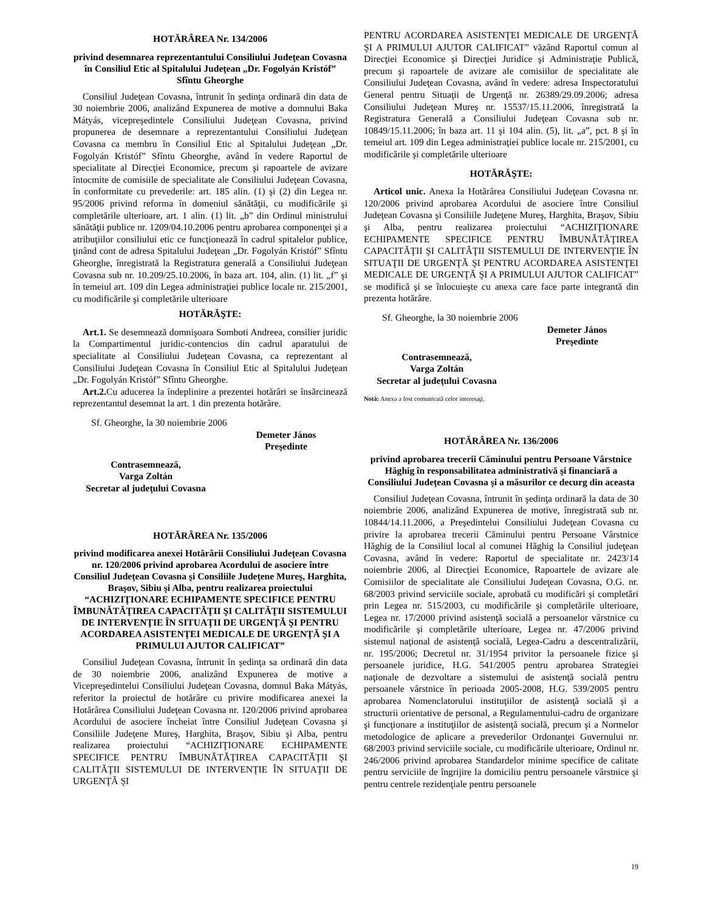HOTĂRÂREA Nr. 134/2006
privind desemnarea reprezentantului Consiliului Judeţean Covasna în Consiliul Etic al Spitalului Judeţean „Dr. Fogolyán Kristóf” Sfîntu Gheorghe
Consiliul Judeţean Covasna, întrunit în şedinţa ordinară din data de 30 noiembrie 2006, analizând Expunerea de motive a domnului Baka Mátyás, vicepreşedintele Consiliului Judeţean Covasna, privind propunerea de desemnare a reprezentantului Consiliului Judeţean Covasna ca membru în Consiliul Etic al Spitalului Judeţean „Dr. Fogolyán Kristóf” Sfîntu Gheorghe, având în vedere Raportul de specialitate al Direcţiei Economice, precum şi rapoartele de avizare întocmite de comisiile de specialitate ale Consiliului Judeţean Covasna, în conformitate cu prevederile: art. 185 alin. (1) şi (2) din Legea nr. 95/2006 privind reforma în domeniul sănătăţii, cu modificările şi completările ulterioare, art. 1 alin. (1) lit. „b” din Ordinul ministrului sănătăţii publice nr. 1209/04.10.2006 pentru aprobarea componenţei şi a atribuţiilor consiliului etic ce funcţionează în cadrul spitalelor publice, ţinând cont de adresa Spitalului Judeţean „Dr. Fogolyán Kristóf” Sfîntu Gheorghe, înregistrată la Registratura generală a Consiliului Judeţean Covasna sub nr. 10.209/25.10.2006, în baza art. 104, alin. (1) lit. „f” şi în temeiul art. 109 din Legea administraţiei publice locale nr. 215/2001, cu modificările şi completările ulterioare
HOTĂRĂŞTE:
Art.1. Se desemnează domnişoara Somboti Andreea, consilier juridic la Compartimentul juridic-contencios din cadrul aparatului de specialitate al Consiliului Judeţean Covasna, ca reprezentant al Consiliului Judeţean Covasna în Consiliul Etic al Spitalului Judeţean „Dr. Fogolyán Kristóf” Sfîntu Gheorghe.
Art.2. Cu aducerea la îndeplinire a prezentei hotărâri se însărcinează reprezentantul desemnat la art. 1 din prezenta hotărâre.
Sf. Gheorghe, la 30 noiembrie 2006
Demeter János
Preşedinte
Contrasemnează,
Varga Zoltán
Secretar al judeţului Covasna
HOTĂRÂREA Nr. 135/2006
privind modificarea anexei Hotărârii Consiliului Judeţean Covasna nr. 120/2006 privind aprobarea Acordului de asociere între Consiliul Judeţean Covasna şi Consiliile Judeţene Mureş, Harghita, Braşov, Sibiu şi Alba, pentru realizarea proiectului “ACHIZIŢIONARE ECHIPAMENTE SPECIFICE PENTRU ÎMBUNĂTĂŢIREA CAPACITĂŢII ŞI CALITĂŢII SISTEMULUI DE INTERVENŢIE ÎN SITUAŢII DE URGENŢĂ ŞI PENTRU ACORDAREA ASISTENŢEI MEDICALE DE URGENŢĂ ŞI A PRIMULUI AJUTOR CALIFICAT”
Consiliul Judeţean Covasna, întrunit în şedinţa sa ordinară din data de 30 noiembrie 2006, analizând Expunerea de motive a Vicepreşedintelui Consiliului Judeţean Covasna, domnul Baka Mátyás, referitor la proiectul de hotărâre cu privire modificarea anexei la Hotărârea Consiliului Judeţean Covasna nr. 120/2006 privind aprobarea Acordului de asociere încheiat între Consiliul Judeţean Covasna şi Consiliile Judeţene Mureş, Harghita, Braşov, Sibiu şi Alba, pentru realizarea proiectului “ACHIZIŢIONARE ECHIPAMENTE SPECIFICE PENTRU ÎMBUNĂTĂŢIREA CAPACITĂŢII ŞI CALITĂŢII SISTEMULUI DE INTERVENŢIE ÎN SITUAŢII DE URGENŢĂ ŞI
PENTRU ACORDAREA ASISTENŢEI MEDICALE DE URGENŢĂ ŞI A PRIMULUI AJUTOR CALIFICAT” văzând Raportul comun al Direcţiei Economice şi Direcţiei Juridice şi Administraţie Publică, precum şi rapoartele de avizare ale comisiilor de specialitate ale Consiliului Judeţean Covasna, având în vedere: adresa Inspectoratului General pentru Situaţii de Urgenţă nr. 26389/29.09.2006; adresa Consiliului Judeţean Mureş nr. 15537/15.11.2006, înregistrată la Registratura Generală a Consiliului Judeţean Covasna sub nr. 10849/15.11.2006; în baza art. 11 şi 104 alin. (5), lit. „a”, pct. 8 şi în temeiul art. 109 din Legea administraţiei publice locale nr. 215/2001, cu modificările şi completările ulterioare
HOTĂRĂŞTE:
Articol unic. Anexa la Hotărârea Consiliului Judeţean Covasna nr. 120/2006 privind aprobarea Acordului de asociere între Consiliul Judeţean Covasna şi Consiliile Judeţene Mureş, Harghita, Braşov, Sibiu şi Alba, pentru realizarea proiectului “ACHIZIŢIONARE ECHIPAMENTE SPECIFICE PENTRU ÎMBUNĂTĂŢIREA CAPACITĂŢII ŞI CALITĂŢII SISTEMULUI DE INTERVENŢIE ÎN SITUAŢII DE URGENŢĂ ŞI PENTRU ACORDAREA ASISTENŢEI MEDICALE DE URGENŢĂ ŞI A PRIMULUI AJUTOR CALIFICAT” se modifică şi se înlocuieşte cu anexa care face parte integrantă din prezenta hotărâre.
Sf. Gheorghe, la 30 noiembrie 2006
Demeter János
Preşedinte
Contrasemnează,
Varga Zoltán
Secretar al judeţului Covasna
Notă: Anexa a fost comunicată celor interesaţi.
HOTĂRÂREA Nr. 136/2006
privind aprobarea trecerii Căminului pentru Persoane Vârstnice Hăghig în responsabilitatea administrativă şi financiară a Consiliului Judeţean Covasna şi a măsurilor ce decurg din aceasta
Consiliul Judeţean Covasna, întrunit în şedinţa ordinară la data de 30 noiembrie 2006, analizând Expunerea de motive, înregistrată sub nr. 10844/14.11.2006, a Preşedintelui Consiliului Judeţean Covasna cu privire la aprobarea trecerii Căminului pentru Persoane Vârstnice Hăghig de la Consiliul local al comunei Hăghig la Consiliul judeţean Covasna, având în vedere: Raportul de specialitate nr. 2423/14 noiembrie 2006, al Direcţiei Economice, Rapoartele de avizare ale Comisiilor de specialitate ale Consiliului Judeţean Covasna, O.G. nr. 68/2003 privind serviciile sociale, aprobată cu modificări şi completări prin Legea nr. 515/2003, cu modificările şi completările ulterioare, Legea nr. 17/2000 privind asistenţă socială a persoanelor vârstnice cu modificările şi completările ulterioare, Legea nr. 47/2006 privind sistemul naţional de asistenţă socială, Legea-Cadru a descentralizării, nr. 195/2006; Decretul nr. 31/1954 privitor la persoanele fizice şi persoanele juridice, H.G. 541/2005 pentru aprobarea Strategiei naţionale de dezvoltare a sistemului de asistenţă socială pentru persoanele vârstnice în perioada 2005-2008, H.G. 539/2005 pentru aprobarea Nomenclatorului instituţiilor de asistenţă socială şi a structurii orientative de personal, a Regulamentului-cadru de organizare şi funcţionare a instituţiilor de asistenţă socială, precum şi a Normelor metodologice de aplicare a prevederilor Ordonanţei Guvernului nr. 68/2003 privind serviciile sociale, cu modificările ulterioare, Ordinul nr. 246/2006 privind aprobarea Standardelor minime specifice de calitate pentru serviciile de îngrijire la domiciliu pentru persoanele vârstnice şi pentru centrele rezidenţiale pentru persoanele
19